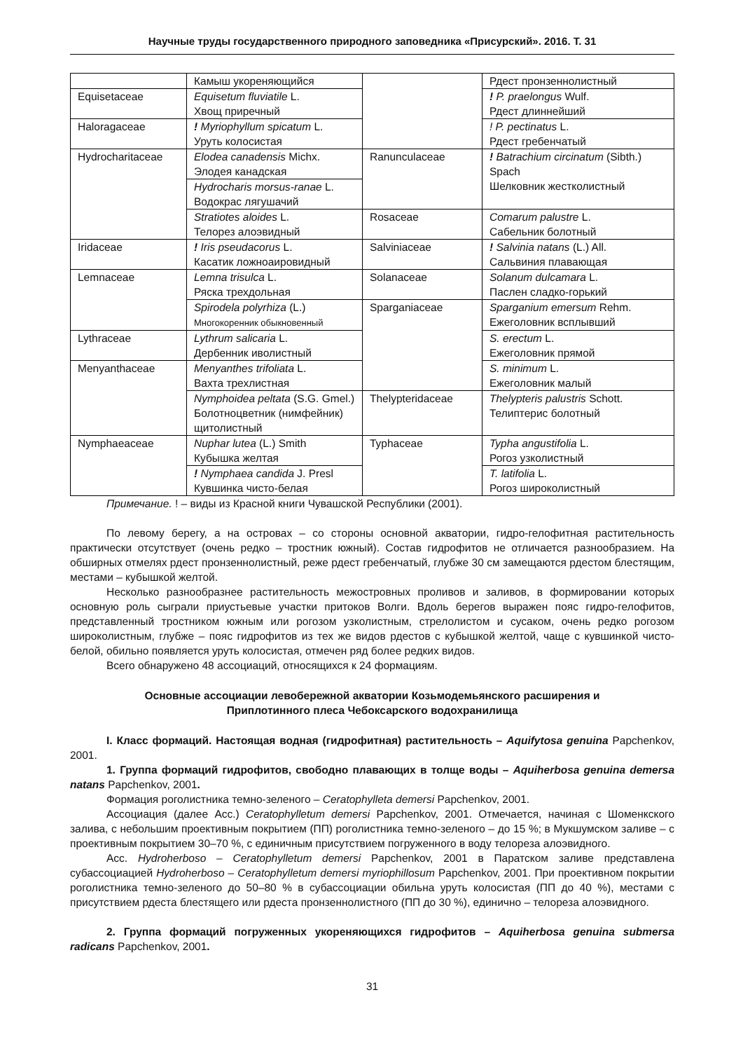Научные труды государственного природного заповедника «Присурский». 2016. Т. 31
| | Камыш укореняющийся | | Рдест пронзеннолистный |
| Equisetaceae | Equisetum fluviatile L. Хвощ приречный | | ! P. praelongus Wulf. Рдест длиннейший |
| Haloragaceae | ! Myriophyllum spicatum L. Уруть колосистая | | ! P. pectinatus L. Рдест гребенчатый |
| Hydrocharitaceae | Elodea canadensis Michx. Элодея канадская | Ranunculaceae | ! Batrachium circinatum (Sibth.) Spach Шелковник жестколистный |
| | Hydrocharis morsus-ranae L. Водокрас лягушачий | | |
| | Stratiotes aloides L. Телорез алоэвидный | Rosaceae | Comarum palustre L. Сабельник болотный |
| Iridaceae | ! Iris pseudacorus L. Касатик ложноаировидный | Salviniaceae | ! Salvinia natans (L.) All. Сальвиния плавающая |
| Lemnaceae | Lemna trisulca L. Ряска трехдольная | Solanaceae | Solanum dulcamara L. Паслен сладко-горький |
| | Spirodela polyrhiza (L.) Многокоренник обыкновенный | Sparganiaceae | Sparganium emersum Rehm. Ежеголовник всплывший |
| Lythraceae | Lythrum salicaria L. Дербенник иволистный | | S. erectum L. Ежеголовник прямой |
| Menyanthaceae | Menyanthes trifoliata L. Вахта трехлистная | | S. minimum L. Ежеголовник малый |
| | Nymphoidea peltata (S.G. Gmel.) Болотноцветник (нимфейник) щитолистный | Thelypteridaceae | Thelypteris palustris Schott. Телиптерис болотный |
| Nymphaeaceae | Nuphar lutea (L.) Smith Кубышка желтая | Typhaceae | Typha angustifolia L. Рогоз узколистный |
| | ! Nymphaea candida J. Presl Кувшинка чисто-белая | | T. latifolia L. Рогоз широколистный |
Примечание. ! – виды из Красной книги Чувашской Республики (2001).
По левому берегу, а на островах – со стороны основной акватории, гидро-гелофитная растительность практически отсутствует (очень редко – тростник южный). Состав гидрофитов не отличается разнообразием. На обширных отмелях рдест пронзеннолистный, реже рдест гребенчатый, глубже 30 см замещаются рдестом блестящим, местами – кубышкой желтой.
Несколько разнообразнее растительность межостровных проливов и заливов, в формировании которых основную роль сыграли приустьевые участки притоков Волги. Вдоль берегов выражен пояс гидро-гелофитов, представленный тростником южным или рогозом узколистным, стрелолистом и сусаком, очень редко рогозом широколистным, глубже – пояс гидрофитов из тех же видов рдестов с кубышкой желтой, чаще с кувшинкой чисто-белой, обильно появляется уруть колосистая, отмечен ряд более редких видов.
Всего обнаружено 48 ассоциаций, относящихся к 24 формациям.
Основные ассоциации левобережной акватории Козьмодемьянского расширения и
Приплотинного плеса Чебоксарского водохранилища
I. Класс формаций. Настоящая водная (гидрофитная) растительность – Aquifytosa genuina Papchenkov, 2001.
1. Группа формаций гидрофитов, свободно плавающих в толще воды – Aquiherbosa genuina demersa natans Papchenkov, 2001.
Формация роголистника темно-зеленого – Ceratophylleta demersi Papchenkov, 2001.
Ассоциация (далее Асс.) Ceratophylletum demersi Papchenkov, 2001. Отмечается, начиная с Шоменкского залива, с небольшим проективным покрытием (ПП) роголистника темно-зеленого – до 15 %; в Мукшумском заливе – с проективным покрытием 30–70 %, с единичным присутствием погруженного в воду телореза алоэвидного.
Асс. Hydroherboso – Ceratophylletum demersi Papchenkov, 2001 в Паратском заливе представлена субассоциацией Hydroherboso – Ceratophylletum demersi myriophillosum Papchenkov, 2001. При проективном покрытии роголистника темно-зеленого до 50–80 % в субассоциации обильна уруть колосистая (ПП до 40 %), местами с присутствием рдеста блестящего или рдеста пронзеннолистного (ПП до 30 %), единично – телореза алоэвидного.
2. Группа формаций погруженных укореняющихся гидрофитов – Aquiherbosa genuina submersa radicans Papchenkov, 2001.
31